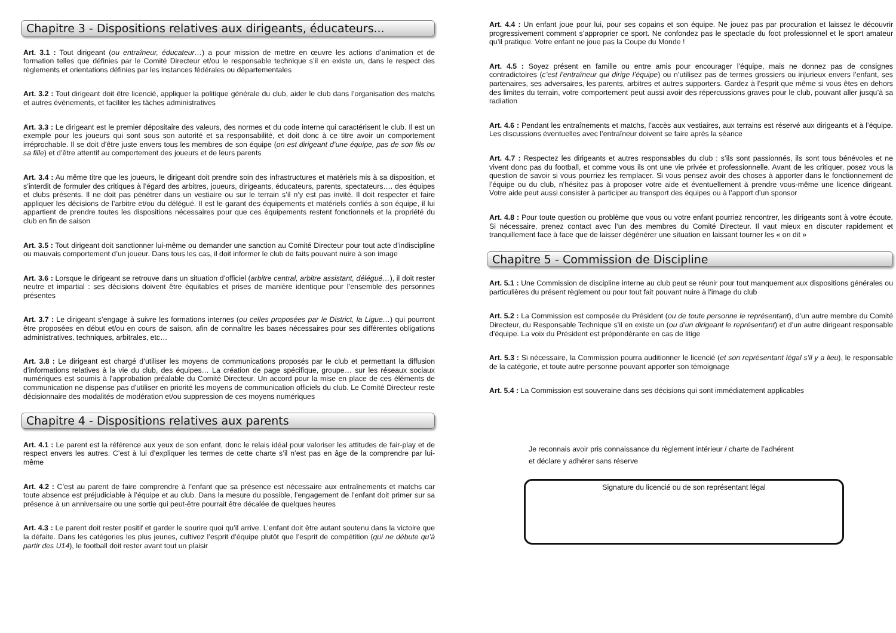Chapitre 3 - Dispositions relatives aux dirigeants, éducateurs...
Art. 3.1 : Tout dirigeant (ou entraîneur, éducateur…) a pour mission de mettre en œuvre les actions d’animation et de formation telles que définies par le Comité Directeur et/ou le responsable technique s’il en existe un, dans le respect des règlements et orientations définies par les instances fédérales ou départementales
Art. 3.2 : Tout dirigeant doit être licencié, appliquer la politique générale du club, aider le club dans l’organisation des matchs et autres évènements, et faciliter les tâches administratives
Art. 3.3 : Le dirigeant est le premier dépositaire des valeurs, des normes et du code interne qui caractérisent le club. Il est un exemple pour les joueurs qui sont sous son autorité et sa responsabilité, et doit donc à ce titre avoir un comportement irréprochable. Il se doit d’être juste envers tous les membres de son équipe (on est dirigeant d’une équipe, pas de son fils ou sa fille) et d’être attentif au comportement des joueurs et de leurs parents
Art. 3.4 : Au même titre que les joueurs, le dirigeant doit prendre soin des infrastructures et matériels mis à sa disposition, et s’interdit de formuler des critiques à l’égard des arbitres, joueurs, dirigeants, éducateurs, parents, spectateurs…. des équipes et clubs présents. Il ne doit pas pénétrer dans un vestiaire ou sur le terrain s’il n’y est pas invité. Il doit respecter et faire appliquer les décisions de l’arbitre et/ou du délégué. Il est le garant des équipements et matériels confiés à son équipe, il lui appartient de prendre toutes les dispositions nécessaires pour que ces équipements restent fonctionnels et la propriété du club en fin de saison
Art. 3.5 : Tout dirigeant doit sanctionner lui-même ou demander une sanction au Comité Directeur pour tout acte d’indiscipline ou mauvais comportement d’un joueur. Dans tous les cas, il doit informer le club de faits pouvant nuire à son image
Art. 3.6 : Lorsque le dirigeant se retrouve dans un situation d’officiel (arbitre central, arbitre assistant, délégué…), il doit rester neutre et impartial : ses décisions doivent être équitables et prises de manière identique pour l’ensemble des personnes présentes
Art. 3.7 : Le dirigeant s’engage à suivre les formations internes (ou celles proposées par le District, la Ligue…) qui pourront être proposées en début et/ou en cours de saison, afin de connaître les bases nécessaires pour ses différentes obligations administratives, techniques, arbitrales, etc…
Art. 3.8 : Le dirigeant est chargé d’utiliser les moyens de communications proposés par le club et permettant la diffusion d’informations relatives à la vie du club, des équipes… La création de page spécifique, groupe… sur les réseaux sociaux numériques est soumis à l’approbation préalable du Comité Directeur. Un accord pour la mise en place de ces éléments de communication ne dispense pas d’utiliser en priorité les moyens de communication officiels du club. Le Comité Directeur reste décisionnaire des modalités de modération et/ou suppression de ces moyens numériques
Chapitre 4 - Dispositions relatives aux parents
Art. 4.1 : Le parent est la référence aux yeux de son enfant, donc le relais idéal pour valoriser les attitudes de fair-play et de respect envers les autres. C’est à lui d’expliquer les termes de cette charte s’il n’est pas en âge de la comprendre par lui-même
Art. 4.2 : C’est au parent de faire comprendre à l’enfant que sa présence est nécessaire aux entraînements et matchs car toute absence est préjudiciable à l’équipe et au club. Dans la mesure du possible, l’engagement de l’enfant doit primer sur sa présence à un anniversaire ou une sortie qui peut-être pourrait être décalée de quelques heures
Art. 4.3 : Le parent doit rester positif et garder le sourire quoi qu’il arrive. L’enfant doit être autant soutenu dans la victoire que la défaite. Dans les catégories les plus jeunes, cultivez l’esprit d’équipe plutôt que l’esprit de compétition (qui ne débute qu’à partir des U14), le football doit rester avant tout un plaisir
Art. 4.4 : Un enfant joue pour lui, pour ses copains et son équipe. Ne jouez pas par procuration et laissez le découvrir progressivement comment s’approprier ce sport. Ne confondez pas le spectacle du foot professionnel et le sport amateur qu’il pratique. Votre enfant ne joue pas la Coupe du Monde !
Art. 4.5 : Soyez présent en famille ou entre amis pour encourager l’équipe, mais ne donnez pas de consignes contradictoires (c’est l’entraîneur qui dirige l’équipe) ou n’utilisez pas de termes grossiers ou injurieux envers l’enfant, ses partenaires, ses adversaires, les parents, arbitres et autres supporters. Gardez à l’esprit que même si vous êtes en dehors des limites du terrain, votre comportement peut aussi avoir des répercussions graves pour le club, pouvant aller jusqu’à sa radiation
Art. 4.6 : Pendant les entraînements et matchs, l’accès aux vestiaires, aux terrains est réservé aux dirigeants et à l’équipe. Les discussions éventuelles avec l’entraîneur doivent se faire après la séance
Art. 4.7 : Respectez les dirigeants et autres responsables du club : s’ils sont passionnés, ils sont tous bénévoles et ne vivent donc pas du football, et comme vous ils ont une vie privée et professionnelle. Avant de les critiquer, posez vous la question de savoir si vous pourriez les remplacer. Si vous pensez avoir des choses à apporter dans le fonctionnement de l’équipe ou du club, n’hésitez pas à proposer votre aide et éventuellement à prendre vous-même une licence dirigeant. Votre aide peut aussi consister à participer au transport des équipes ou à l’apport d’un sponsor
Art. 4.8 : Pour toute question ou problème que vous ou votre enfant pourriez rencontrer, les dirigeants sont à votre écoute. Si nécessaire, prenez contact avec l’un des membres du Comité Directeur. Il vaut mieux en discuter rapidement et tranquillement face à face que de laisser dégénérer une situation en laissant tourner les « on dit »
Chapitre 5 - Commission de Discipline
Art. 5.1 : Une Commission de discipline interne au club peut se réunir pour tout manquement aux dispositions générales ou particulières du présent règlement ou pour tout fait pouvant nuire à l’image du club
Art. 5.2 : La Commission est composée du Président (ou de toute personne le représentant), d’un autre membre du Comité Directeur, du Responsable Technique s’il en existe un (ou d’un dirigeant le représentant) et d’un autre dirigeant responsable d’équipe. La voix du Président est prépondérante en cas de litige
Art. 5.3 : Si nécessaire, la Commission pourra auditionner le licencié (et son représentant légal s’il y a lieu), le responsable de la catégorie, et toute autre personne pouvant apporter son témoignage
Art. 5.4 : La Commission est souveraine dans ses décisions qui sont immédiatement applicables
Je reconnais avoir pris connaissance du règlement intérieur / charte de l’adhérent
et déclare y adhérer sans réserve
Signature du licencié ou de son représentant légal